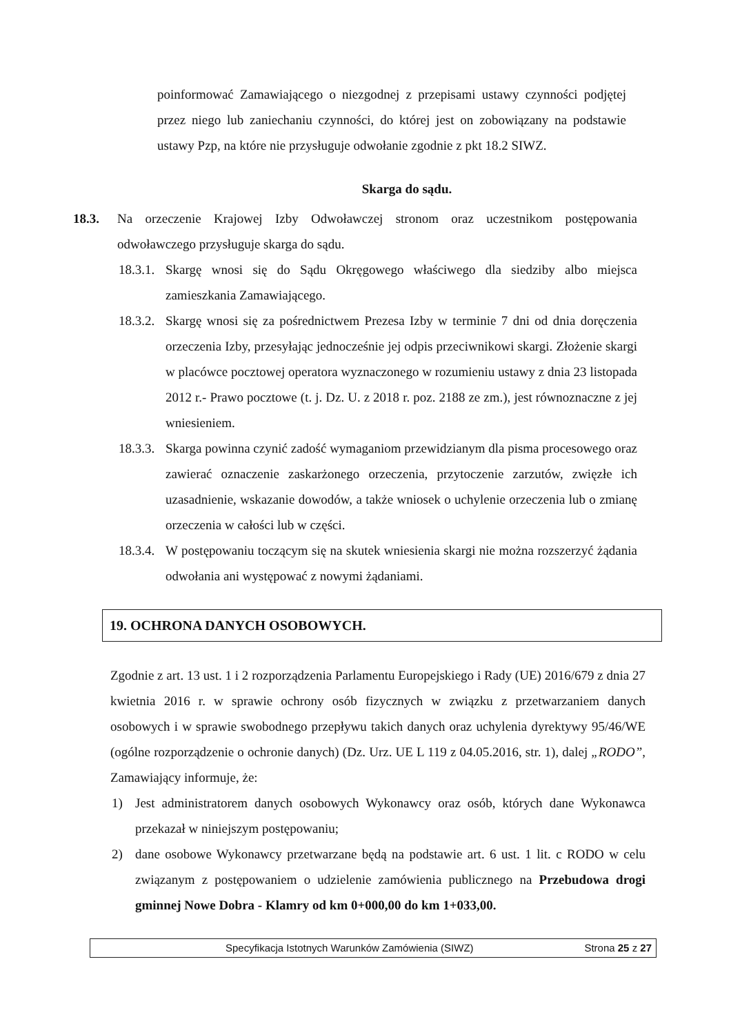poinformować Zamawiającego o niezgodnej z przepisami ustawy czynności podjętej przez niego lub zaniechaniu czynności, do której jest on zobowiązany na podstawie ustawy Pzp, na które nie przysługuje odwołanie zgodnie z pkt 18.2 SIWZ.
Skarga do sądu.
18.3. Na orzeczenie Krajowej Izby Odwoławczej stronom oraz uczestnikom postępowania odwoławczego przysługuje skarga do sądu.
18.3.1.
Skargę wnosi się do Sądu Okręgowego właściwego dla siedziby albo miejsca zamieszkania Zamawiającego.
18.3.2.
Skargę wnosi się za pośrednictwem Prezesa Izby w terminie 7 dni od dnia doręczenia orzeczenia Izby, przesyłając jednocześnie jej odpis przeciwnikowi skargi. Złożenie skargi w placówce pocztowej operatora wyznaczonego w rozumieniu ustawy z dnia 23 listopada 2012 r.- Prawo pocztowe (t. j. Dz. U. z 2018 r. poz. 2188 ze zm.), jest równoznaczne z jej wniesieniem.
18.3.3.
Skarga powinna czynić zadość wymaganiom przewidzianym dla pisma procesowego oraz zawierać oznaczenie zaskarżonego orzeczenia, przytoczenie zarzutów, zwięzłe ich uzasadnienie, wskazanie dowodów, a także wniosek o uchylenie orzeczenia lub o zmianę orzeczenia w całości lub w części.
18.3.4.
W postępowaniu toczącym się na skutek wniesienia skargi nie można rozszerzyć żądania odwołania ani występować z nowymi żądaniami.
19. OCHRONA DANYCH OSOBOWYCH.
Zgodnie z art. 13 ust. 1 i 2 rozporządzenia Parlamentu Europejskiego i Rady (UE) 2016/679 z dnia 27 kwietnia 2016 r. w sprawie ochrony osób fizycznych w związku z przetwarzaniem danych osobowych i w sprawie swobodnego przepływu takich danych oraz uchylenia dyrektywy 95/46/WE (ogólne rozporządzenie o ochronie danych) (Dz. Urz. UE L 119 z 04.05.2016, str. 1), dalej „RODO”, Zamawiający informuje, że:
1) Jest administratorem danych osobowych Wykonawcy oraz osób, których dane Wykonawca przekazał w niniejszym postępowaniu;
2) dane osobowe Wykonawcy przetwarzane będą na podstawie art. 6 ust. 1 lit. c RODO w celu związanym z postępowaniem o udzielenie zamówienia publicznego na Przebudowa drogi gminnej Nowe Dobra - Klamry od km 0+000,00 do km 1+033,00.
Specyfikacja Istotnych Warunków Zamówienia (SIWZ) Strona 25 z 27